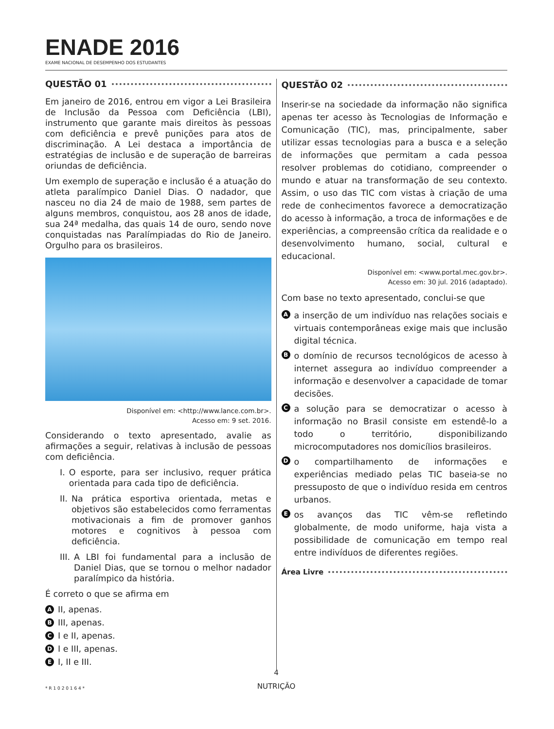ENADE 2016
EXAME NACIONAL DE DESEMPENHO DOS ESTUDANTES
QUESTÃO 01
Em janeiro de 2016, entrou em vigor a Lei Brasileira de Inclusão da Pessoa com Deficiência (LBI), instrumento que garante mais direitos às pessoas com deficiência e prevê punições para atos de discriminação. A Lei destaca a importância de estratégias de inclusão e de superação de barreiras oriundas de deficiência.
Um exemplo de superação e inclusão é a atuação do atleta paralímpico Daniel Dias. O nadador, que nasceu no dia 24 de maio de 1988, sem partes de alguns membros, conquistou, aos 28 anos de idade, sua 24ª medalha, das quais 14 de ouro, sendo nove conquistadas nas Paralímpiadas do Rio de Janeiro. Orgulho para os brasileiros.
Disponível em: <http://www.lance.com.br>.
Acesso em: 9 set. 2016.
Considerando o texto apresentado, avalie as afirmações a seguir, relativas à inclusão de pessoas com deficiência.
I. O esporte, para ser inclusivo, requer prática orientada para cada tipo de deficiência.
II. Na prática esportiva orientada, metas e objetivos são estabelecidos como ferramentas motivacionais a fim de promover ganhos motores e cognitivos à pessoa com deficiência.
III. A LBI foi fundamental para a inclusão de Daniel Dias, que se tornou o melhor nadador paralímpico da história.
É correto o que se afirma em
A II, apenas.
B III, apenas.
C I e II, apenas.
D I e III, apenas.
E I, II e III.
QUESTÃO 02
Inserir-se na sociedade da informação não significa apenas ter acesso às Tecnologias de Informação e Comunicação (TIC), mas, principalmente, saber utilizar essas tecnologias para a busca e a seleção de informações que permitam a cada pessoa resolver problemas do cotidiano, compreender o mundo e atuar na transformação de seu contexto. Assim, o uso das TIC com vistas à criação de uma rede de conhecimentos favorece a democratização do acesso à informação, a troca de informações e de experiências, a compreensão crítica da realidade e o desenvolvimento humano, social, cultural e educacional.
Disponível em: <www.portal.mec.gov.br>.
Acesso em: 30 jul. 2016 (adaptado).
Com base no texto apresentado, conclui-se que
Aa inserção de um indivíduo nas relações sociais e virtuais contemporâneas exige mais que inclusão digital técnica.
Bo domínio de recursos tecnológicos de acesso à internet assegura ao indivíduo compreender a informação e desenvolver a capacidade de tomar decisões.
Ca solução para se democratizar o acesso à informação no Brasil consiste em estendê-lo a todo o território, disponibilizando microcomputadores nos domicílios brasileiros.
Do compartilhamento de informações e experiências mediado pelas TIC baseia-se no pressuposto de que o indivíduo resida em centros urbanos.
Eos avanços das TIC vêm-se refletindo globalmente, de modo uniforme, haja vista a possibilidade de comunicação em tempo real entre indivíduos de diferentes regiões.
Área Livre
4
NUTRIÇÃO
* R 1 0 2 0 1 6 4 *